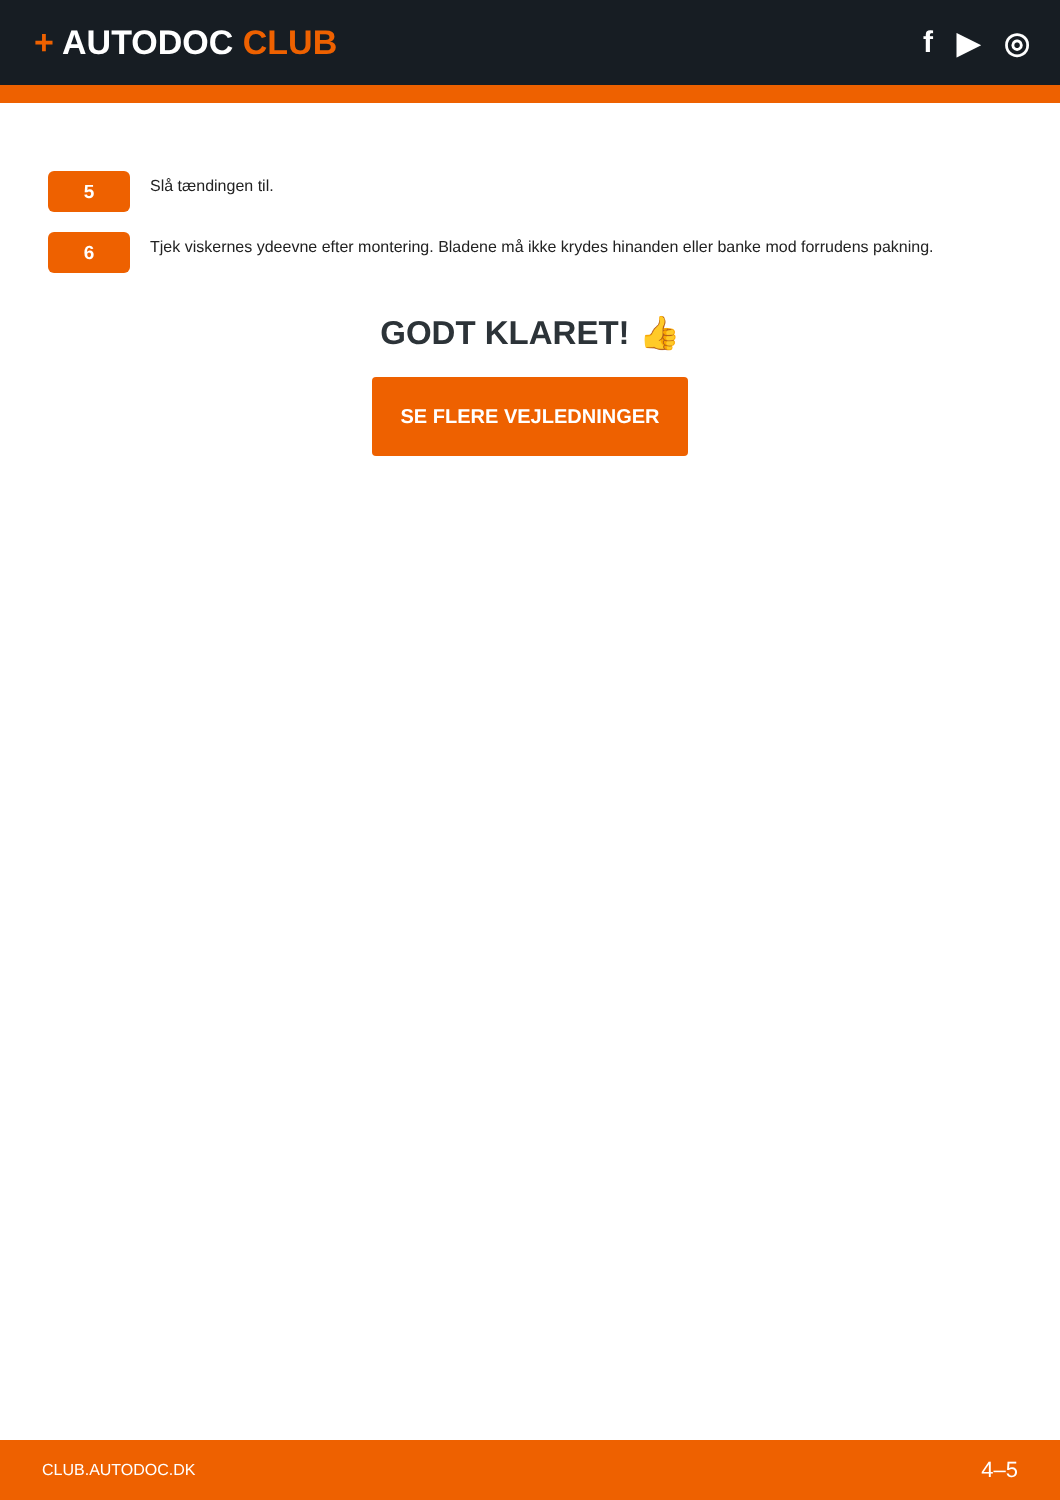+ AUTODOC CLUB f ▶ ◎
5
Slå tændingen til.
6
Tjek viskernes ydeevne efter montering. Bladene må ikke krydes hinanden eller banke mod forrudens pakning.
GODT KLARET! 👍
SE FLERE VEJLEDNINGER
CLUB.AUTODOC.DK 4–5